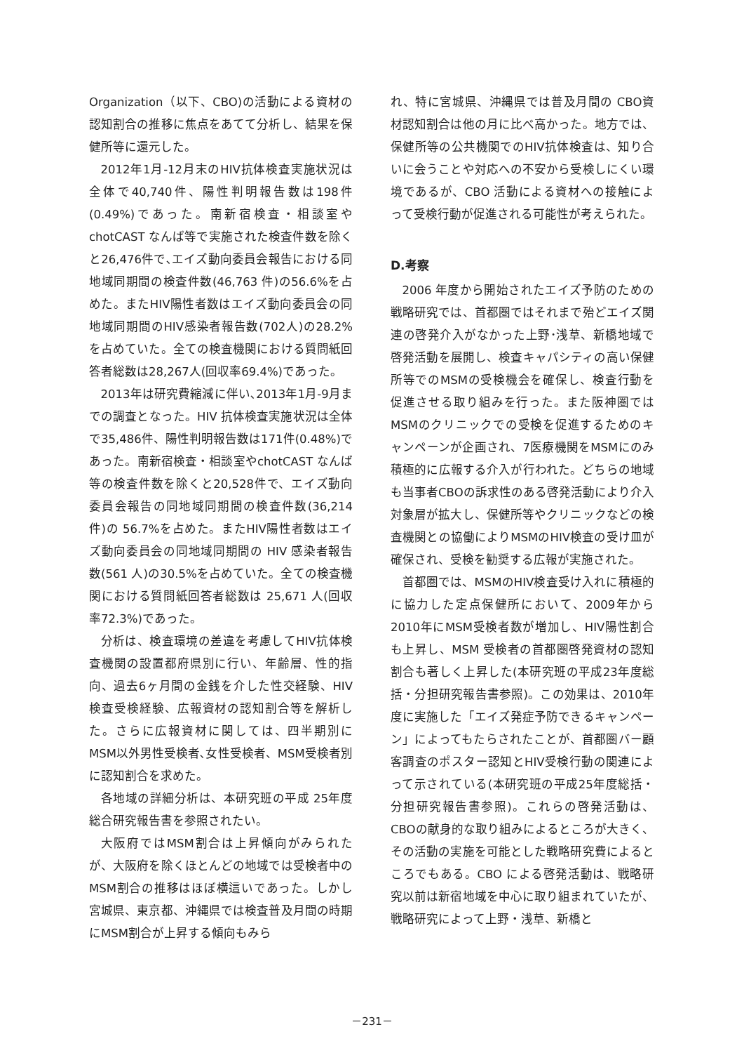Organization（以下、CBO)の活動による資材の認知割合の推移に焦点をあてて分析し、結果を保健所等に還元した。
2012年1月-12月末のHIV抗体検査実施状況は全体で40,740件、陽性判明報告数は198件(0.49%)であった。南新宿検査・相談室やchotCAST なんば等で実施された検査件数を除くと26,476件で､エイズ動向委員会報告における同地域同期間の検査件数(46,763 件)の56.6%を占めた。またHIV陽性者数はエイズ動向委員会の同地域同期間のHIV感染者報告数(702人)の28.2%を占めていた。全ての検査機関における質問紙回答者総数は28,267人(回収率69.4%)であった。
2013年は研究費縮減に伴い､2013年1月-9月までの調査となった。HIV 抗体検査実施状況は全体で35,486件、陽性判明報告数は171件(0.48%)であった。南新宿検査・相談室やchotCAST なんば等の検査件数を除くと20,528件で、エイズ動向委員会報告の同地域同期間の検査件数(36,214 件)の 56.7%を占めた。またHIV陽性者数はエイズ動向委員会の同地域同期間の HIV 感染者報告数(561 人)の30.5%を占めていた。全ての検査機関における質問紙回答者総数は 25,671 人(回収率72.3%)であった。
分析は、検査環境の差違を考慮してHIV抗体検査機関の設置都府県別に行い、年齢層、性的指向、過去6ヶ月間の金銭を介した性交経験、HIV 検査受検経験、広報資材の認知割合等を解析した。さらに広報資材に関しては、四半期別にMSM以外男性受検者､女性受検者、MSM受検者別に認知割合を求めた。
各地域の詳細分析は、本研究班の平成 25年度総合研究報告書を参照されたい。
大阪府ではMSM割合は上昇傾向がみられたが、大阪府を除くほとんどの地域では受検者中のMSM割合の推移はほぼ横這いであった。しかし宮城県、東京都、沖縄県では検査普及月間の時期にMSM割合が上昇する傾向もみら
れ、特に宮城県、沖縄県では普及月間の CBO資材認知割合は他の月に比べ高かった。地方では、保健所等の公共機関でのHIV抗体検査は、知り合いに会うことや対応への不安から受検しにくい環境であるが、CBO 活動による資材への接触によって受検行動が促進される可能性が考えられた。
D.考察
2006 年度から開始されたエイズ予防のための戦略研究では、首都圏ではそれまで殆どエイズ関連の啓発介入がなかった上野･浅草、新橋地域で啓発活動を展開し、検査キャパシティの高い保健所等でのMSMの受検機会を確保し、検査行動を促進させる取り組みを行った。また阪神圏ではMSMのクリニックでの受検を促進するためのキャンペーンが企画され、7医療機関をMSMにのみ積極的に広報する介入が行われた。どちらの地域も当事者CBOの訴求性のある啓発活動により介入対象層が拡大し、保健所等やクリニックなどの検査機関との協働によりMSMのHIV検査の受け皿が確保され、受検を勧奨する広報が実施された。
首都圏では、MSMのHIV検査受け入れに積極的に協力した定点保健所において、2009年から2010年にMSM受検者数が増加し、HIV陽性割合も上昇し、MSM 受検者の首都圏啓発資材の認知割合も著しく上昇した(本研究班の平成23年度総括・分担研究報告書参照)。この効果は、2010年度に実施した「エイズ発症予防できるキャンペーン」によってもたらされたことが、首都圏バー顧客調査のポスター認知とHIV受検行動の関連によって示されている(本研究班の平成25年度総括・分担研究報告書参照)。これらの啓発活動は、CBOの献身的な取り組みによるところが大きく、その活動の実施を可能とした戦略研究費によるところでもある。CBO による啓発活動は、戦略研究以前は新宿地域を中心に取り組まれていたが、戦略研究によって上野・浅草、新橋と
－231－